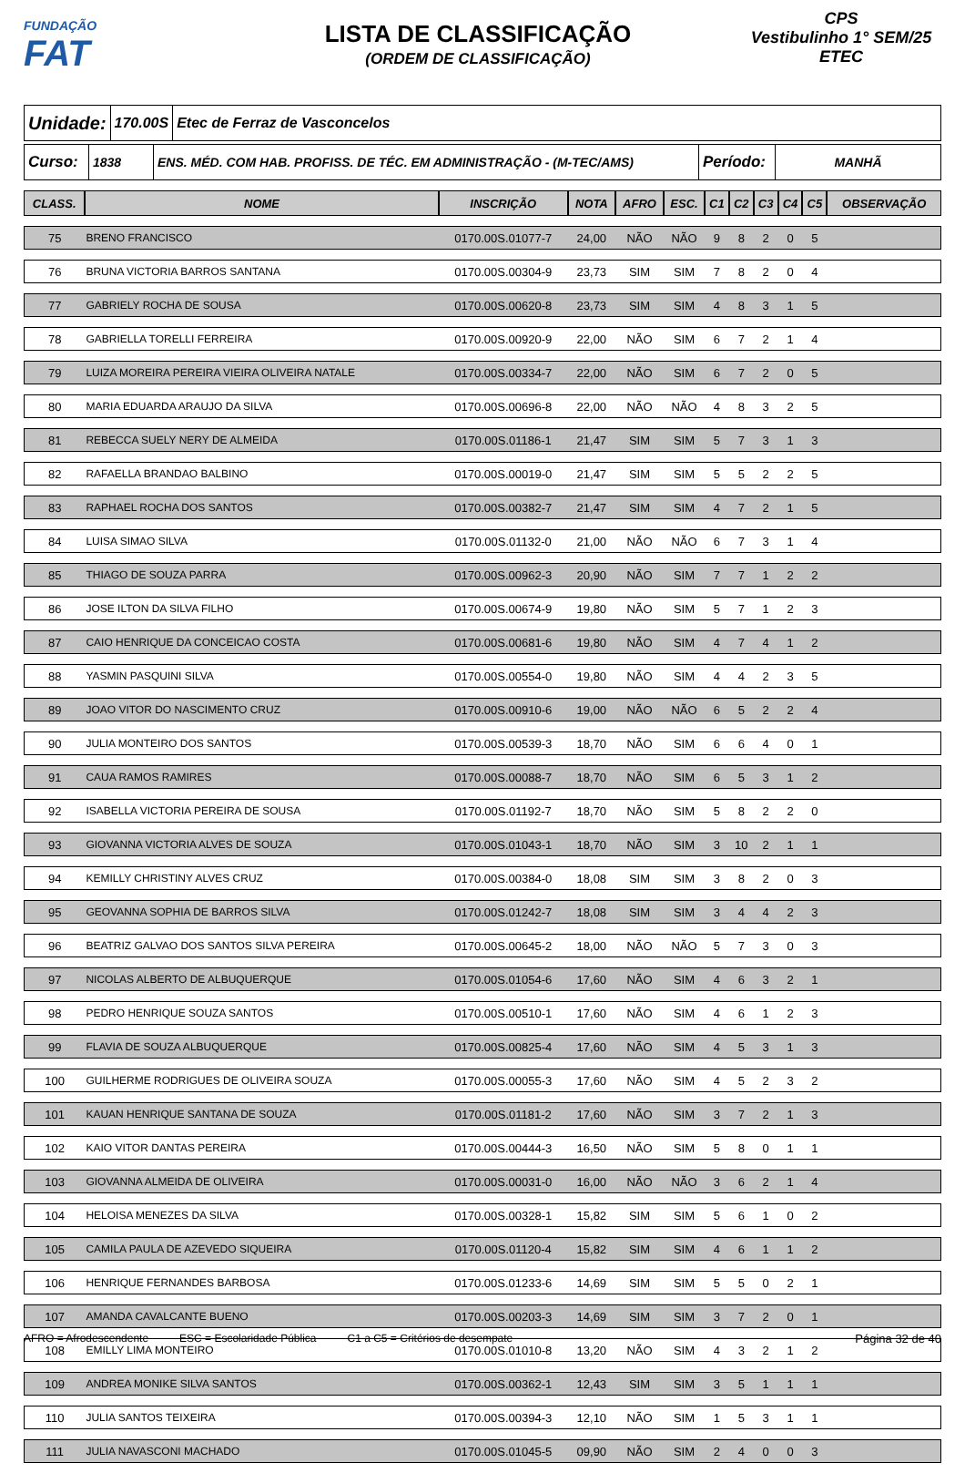FUNDAÇÃO
FAT
LISTA DE CLASSIFICAÇÃO
(ORDEM DE CLASSIFICAÇÃO)
CPS
Vestibulinho 1° SEM/25
ETEC
Unidade:
170.00S Etec de Ferraz de Vasconcelos
Curso:
1838 ENS. MÉD. COM HAB. PROFISS. DE TÉC. EM ADMINISTRAÇÃO - (M-TEC/AMS)
Período:
MANHÃ
| CLASS. | NOME | INSCRIÇÃO | NOTA | AFRO | ESC. | C1 | C2 | C3 | C4 | C5 | OBSERVAÇÃO |
| --- | --- | --- | --- | --- | --- | --- | --- | --- | --- | --- | --- |
| 75 | BRENO FRANCISCO | 0170.00S.01077-7 | 24,00 | NÃO | NÃO | 9 | 8 | 2 | 0 | 5 | |
| 76 | BRUNA VICTORIA BARROS SANTANA | 0170.00S.00304-9 | 23,73 | SIM | SIM | 7 | 8 | 2 | 0 | 4 | |
| 77 | GABRIELY ROCHA DE SOUSA | 0170.00S.00620-8 | 23,73 | SIM | SIM | 4 | 8 | 3 | 1 | 5 | |
| 78 | GABRIELLA TORELLI FERREIRA | 0170.00S.00920-9 | 22,00 | NÃO | SIM | 6 | 7 | 2 | 1 | 4 | |
| 79 | LUIZA MOREIRA PEREIRA VIEIRA OLIVEIRA NATALE | 0170.00S.00334-7 | 22,00 | NÃO | SIM | 6 | 7 | 2 | 0 | 5 | |
| 80 | MARIA EDUARDA ARAUJO DA SILVA | 0170.00S.00696-8 | 22,00 | NÃO | NÃO | 4 | 8 | 3 | 2 | 5 | |
| 81 | REBECCA SUELY NERY DE ALMEIDA | 0170.00S.01186-1 | 21,47 | SIM | SIM | 5 | 7 | 3 | 1 | 3 | |
| 82 | RAFAELLA BRANDAO BALBINO | 0170.00S.00019-0 | 21,47 | SIM | SIM | 5 | 5 | 2 | 2 | 5 | |
| 83 | RAPHAEL ROCHA DOS SANTOS | 0170.00S.00382-7 | 21,47 | SIM | SIM | 4 | 7 | 2 | 1 | 5 | |
| 84 | LUISA SIMAO SILVA | 0170.00S.01132-0 | 21,00 | NÃO | NÃO | 6 | 7 | 3 | 1 | 4 | |
| 85 | THIAGO DE SOUZA PARRA | 0170.00S.00962-3 | 20,90 | NÃO | SIM | 7 | 7 | 1 | 2 | 2 | |
| 86 | JOSE ILTON DA SILVA FILHO | 0170.00S.00674-9 | 19,80 | NÃO | SIM | 5 | 7 | 1 | 2 | 3 | |
| 87 | CAIO HENRIQUE DA CONCEICAO COSTA | 0170.00S.00681-6 | 19,80 | NÃO | SIM | 4 | 7 | 4 | 1 | 2 | |
| 88 | YASMIN PASQUINI SILVA | 0170.00S.00554-0 | 19,80 | NÃO | SIM | 4 | 4 | 2 | 3 | 5 | |
| 89 | JOAO VITOR DO NASCIMENTO CRUZ | 0170.00S.00910-6 | 19,00 | NÃO | NÃO | 6 | 5 | 2 | 2 | 4 | |
| 90 | JULIA MONTEIRO DOS SANTOS | 0170.00S.00539-3 | 18,70 | NÃO | SIM | 6 | 6 | 4 | 0 | 1 | |
| 91 | CAUA RAMOS RAMIRES | 0170.00S.00088-7 | 18,70 | NÃO | SIM | 6 | 5 | 3 | 1 | 2 | |
| 92 | ISABELLA VICTORIA PEREIRA DE SOUSA | 0170.00S.01192-7 | 18,70 | NÃO | SIM | 5 | 8 | 2 | 2 | 0 | |
| 93 | GIOVANNA VICTORIA ALVES DE SOUZA | 0170.00S.01043-1 | 18,70 | NÃO | SIM | 3 | 10 | 2 | 1 | 1 | |
| 94 | KEMILLY CHRISTINY ALVES CRUZ | 0170.00S.00384-0 | 18,08 | SIM | SIM | 3 | 8 | 2 | 0 | 3 | |
| 95 | GEOVANNA SOPHIA DE BARROS SILVA | 0170.00S.01242-7 | 18,08 | SIM | SIM | 3 | 4 | 4 | 2 | 3 | |
| 96 | BEATRIZ GALVAO DOS SANTOS SILVA PEREIRA | 0170.00S.00645-2 | 18,00 | NÃO | NÃO | 5 | 7 | 3 | 0 | 3 | |
| 97 | NICOLAS ALBERTO DE ALBUQUERQUE | 0170.00S.01054-6 | 17,60 | NÃO | SIM | 4 | 6 | 3 | 2 | 1 | |
| 98 | PEDRO HENRIQUE SOUZA SANTOS | 0170.00S.00510-1 | 17,60 | NÃO | SIM | 4 | 6 | 1 | 2 | 3 | |
| 99 | FLAVIA DE SOUZA ALBUQUERQUE | 0170.00S.00825-4 | 17,60 | NÃO | SIM | 4 | 5 | 3 | 1 | 3 | |
| 100 | GUILHERME RODRIGUES DE OLIVEIRA SOUZA | 0170.00S.00055-3 | 17,60 | NÃO | SIM | 4 | 5 | 2 | 3 | 2 | |
| 101 | KAUAN HENRIQUE SANTANA DE SOUZA | 0170.00S.01181-2 | 17,60 | NÃO | SIM | 3 | 7 | 2 | 1 | 3 | |
| 102 | KAIO VITOR DANTAS PEREIRA | 0170.00S.00444-3 | 16,50 | NÃO | SIM | 5 | 8 | 0 | 1 | 1 | |
| 103 | GIOVANNA ALMEIDA DE OLIVEIRA | 0170.00S.00031-0 | 16,00 | NÃO | NÃO | 3 | 6 | 2 | 1 | 4 | |
| 104 | HELOISA MENEZES DA SILVA | 0170.00S.00328-1 | 15,82 | SIM | SIM | 5 | 6 | 1 | 0 | 2 | |
| 105 | CAMILA PAULA DE AZEVEDO SIQUEIRA | 0170.00S.01120-4 | 15,82 | SIM | SIM | 4 | 6 | 1 | 1 | 2 | |
| 106 | HENRIQUE FERNANDES BARBOSA | 0170.00S.01233-6 | 14,69 | SIM | SIM | 5 | 5 | 0 | 2 | 1 | |
| 107 | AMANDA CAVALCANTE BUENO | 0170.00S.00203-3 | 14,69 | SIM | SIM | 3 | 7 | 2 | 0 | 1 | |
| 108 | EMILLY LIMA MONTEIRO | 0170.00S.01010-8 | 13,20 | NÃO | SIM | 4 | 3 | 2 | 1 | 2 | |
| 109 | ANDREA MONIKE SILVA SANTOS | 0170.00S.00362-1 | 12,43 | SIM | SIM | 3 | 5 | 1 | 1 | 1 | |
| 110 | JULIA SANTOS TEIXEIRA | 0170.00S.00394-3 | 12,10 | NÃO | SIM | 1 | 5 | 3 | 1 | 1 | |
| 111 | JULIA NAVASCONI MACHADO | 0170.00S.01045-5 | 09,90 | NÃO | SIM | 2 | 4 | 0 | 0 | 3 | |
AFRO = Afrodescendente ESC = Escolaridade Pública C1 a C5 = Critérios de desempate Página 32 de 40